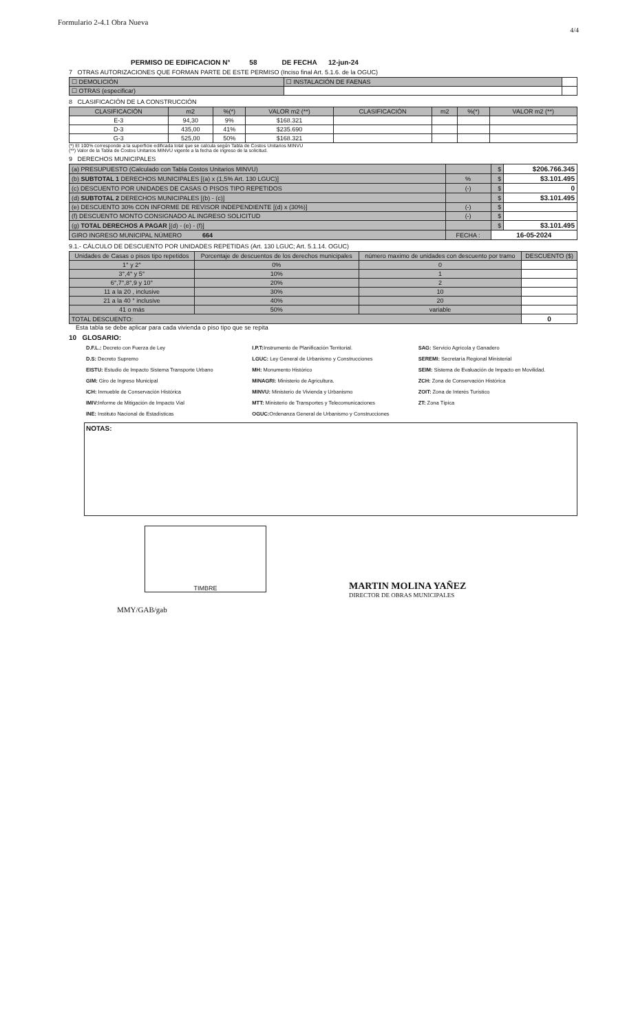Formulario 2-4.1 Obra Nueva
4/4
PERMISO DE EDIFICACION N° 58 DE FECHA 12-jun-24
7 OTRAS AUTORIZACIONES QUE FORMAN PARTE DE ESTE PERMISO (Inciso final Art. 5.1.6. de la OGUC)
| ☐ DEMOLICIÓN | ☐ INSTALACIÓN DE FAENAS | |
| ☐ OTRAS (especificar) | | |
8 CLASIFICACIÓN DE LA CONSTRUCCIÓN
| CLASIFICACIÓN | m2 | %(*) | VALOR m2 (**) | CLASIFICACIÓN | m2 | %(*) | VALOR m2 (**) |
| --- | --- | --- | --- | --- | --- | --- | --- |
| E-3 | 94,30 | 9% | $168.321 | | | | |
| D-3 | 435,00 | 41% | $235.690 | | | | |
| G-3 | 525,00 | 50% | $168.321 | | | | |
(*) El 100% corresponde a la superficie edificada total que se calcula según Tabla de Costos Unitarios MINVU
(**) Valor de la Tabla de Costos Unitarios MINVU vigente a la fecha de ingreso de la solicitud.
9 DERECHOS MUNICIPALES
| (a) PRESUPUESTO (Calculado con Tabla Costos Unitarios MINVU) | | $ | $206.766.345 |
| (b) SUBTOTAL 1 DERECHOS MUNICIPALES [(a) x (1,5% Art. 130 LGUC)] | % | $ | $3.101.495 |
| (c) DESCUENTO POR UNIDADES DE CASAS O PISOS TIPO REPETIDOS | (-) | $ | 0 |
| (d) SUBTOTAL 2 DERECHOS MUNICIPALES [(b) - (c)] | | $ | $3.101.495 |
| (e) DESCUENTO 30% CON INFORME DE REVISOR INDEPENDIENTE [(d) x (30%)] | (-) | $ | |
| (f) DESCUENTO MONTO CONSIGNADO AL INGRESO SOLICITUD | (-) | $ | |
| (g) TOTAL DERECHOS A PAGAR [(d) - (e) - (f)] | | $ | $3.101.495 |
| GIRO INGRESO MUNICIPAL NÚMERO 664 | FECHA : | 16-05-2024 | |
9.1.- CÁLCULO DE DESCUENTO POR UNIDADES REPETIDAS (Art. 130 LGUC; Art. 5.1.14. OGUC)
| Unidades de Casas o pisos tipo repetidos | Porcentaje de descuentos de los derechos municipales | número maximo de unidades con descuento por tramo | DESCUENTO ($) |
| --- | --- | --- | --- |
| 1° y 2° | 0% | 0 | |
| 3°,4° y 5° | 10% | 1 | |
| 6°,7°,8°,9 y 10° | 20% | 2 | |
| 11 a la 20 , inclusive | 30% | 10 | |
| 21 a la 40 ° inclusive | 40% | 20 | |
| 41 o más | 50% | variable | |
| TOTAL DESCUENTO: | | | 0 |
Esta tabla se debe aplicar para cada vivienda o piso tipo que se repita
10 GLOSARIO:
D.F.L.: Decreto con Fuerza de Ley
D.S: Decreto Supremo
EISTU: Estudio de Impacto Sistema Transporte Urbano
GIM: Giro de Ingreso Municipal
ICH: Inmueble de Conservación Histórica
IMIV: Informe de Mitigación de Impacto Vial
INE: Instituto Nacional de Estadísticas
I.P.T: Instrumento de Planificación Territorial.
LGUC: Ley General de Urbanismo y Construcciones
MH: Monumento Histórico
MINAGRI: Ministerio de Agricultura.
MINVU: Ministerio de Vivienda y Urbanismo
MTT: Ministerio de Transportes y Telecomunicaciones
OGUC: Ordenanza General de Urbanismo y Construcciones
SAG: Servicio Agrícola y Ganadero
SEREMI: Secretaría Regional Ministerial
SEIM: Sistema de Evaluación de Impacto en Movilidad.
ZCH: Zona de Conservación Histórica
ZOIT: Zona de Interés Turístico
ZT: Zona Típica
NOTAS:
TIMBRE
MARTIN MOLINA YAÑEZ
DIRECTOR DE OBRAS MUNICIPALES
MMY/GAB/gab